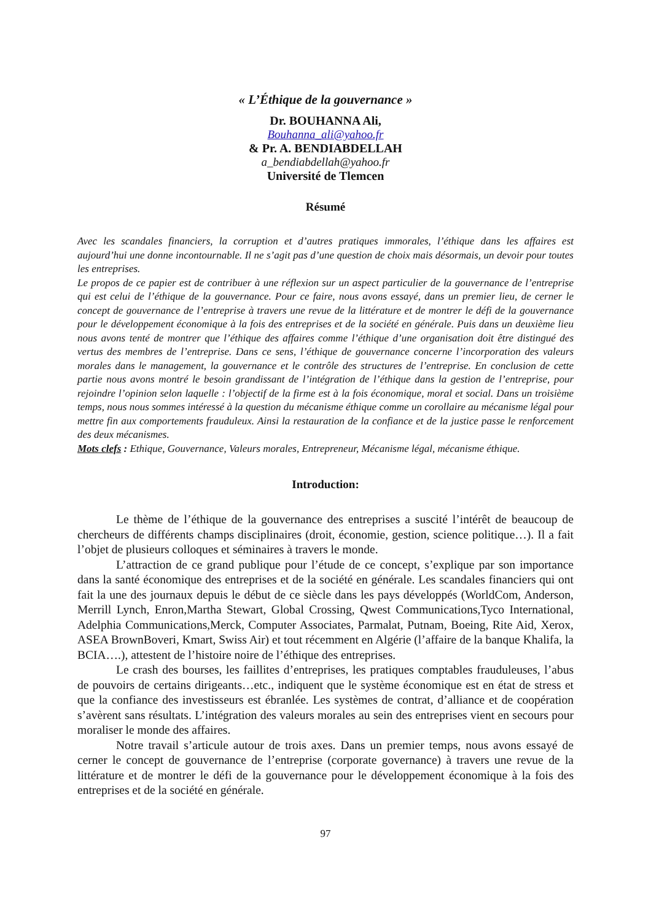« L’Éthique de la gouvernance »
Dr. BOUHANNA Ali,
Bouhanna_ali@yahoo.fr
& Pr. A. BENDIABDELLAH
a_bendiabdellah@yahoo.fr
Université de Tlemcen
Résumé
Avec les scandales financiers, la corruption et d’autres pratiques immorales, l’éthique dans les affaires est aujourd’hui une donne incontournable. Il ne s’agit pas d’une question de choix mais désormais, un devoir pour toutes les entreprises.
Le propos de ce papier est de contribuer à une réflexion sur un aspect particulier de la gouvernance de l’entreprise qui est celui de l’éthique de la gouvernance. Pour ce faire, nous avons essayé, dans un premier lieu, de cerner le concept de gouvernance de l’entreprise à travers une revue de la littérature et de montrer le défi de la gouvernance pour le développement économique à la fois des entreprises et de la société en générale. Puis dans un deuxième lieu nous avons tenté de montrer que l’éthique des affaires comme l’éthique d’une organisation doit être distingué des vertus des membres de l’entreprise. Dans ce sens, l’éthique de gouvernance concerne l’incorporation des valeurs morales dans le management, la gouvernance et le contrôle des structures de l’entreprise. En conclusion de cette partie nous avons montré le besoin grandissant de l’intégration de l’éthique dans la gestion de l’entreprise, pour rejoindre l’opinion selon laquelle : l’objectif de la firme est à la fois économique, moral et social. Dans un troisième temps, nous nous sommes intéressé à la question du mécanisme éthique comme un corollaire au mécanisme légal pour mettre fin aux comportements frauduleux. Ainsi la restauration de la confiance et de la justice passe le renforcement des deux mécanismes.
Mots clefs : Ethique, Gouvernance, Valeurs morales, Entrepreneur, Mécanisme légal, mécanisme éthique.
Introduction:
Le thème de l’éthique de la gouvernance des entreprises a suscité l’intérêt de beaucoup de chercheurs de différents champs disciplinaires (droit, économie, gestion, science politique…). Il a fait l’objet de plusieurs colloques et séminaires à travers le monde.
L’attraction de ce grand publique pour l’étude de ce concept, s’explique par son importance dans la santé économique des entreprises et de la société en générale. Les scandales financiers qui ont fait la une des journaux depuis le début de ce siècle dans les pays développés (WorldCom, Anderson, Merrill Lynch, Enron,Martha Stewart, Global Crossing, Qwest Communications,Tyco International, Adelphia Communications,Merck, Computer Associates, Parmalat, Putnam, Boeing, Rite Aid, Xerox, ASEA BrownBoveri, Kmart, Swiss Air) et tout récemment en Algérie (l’affaire de la banque Khalifa, la BCIA….), attestent de l’histoire noire de l’éthique des entreprises.
Le crash des bourses, les faillites d’entreprises, les pratiques comptables frauduleuses, l’abus de pouvoirs de certains dirigeants…etc., indiquent que le système économique est en état de stress et que la confiance des investisseurs est ébranlée. Les systèmes de contrat, d’alliance et de coopération s’avèrent sans résultats. L’intégration des valeurs morales au sein des entreprises vient en secours pour moraliser le monde des affaires.
Notre travail s’articule autour de trois axes. Dans un premier temps, nous avons essayé de cerner le concept de gouvernance de l’entreprise (corporate governance) à travers une revue de la littérature et de montrer le défi de la gouvernance pour le développement économique à la fois des entreprises et de la société en générale.
97